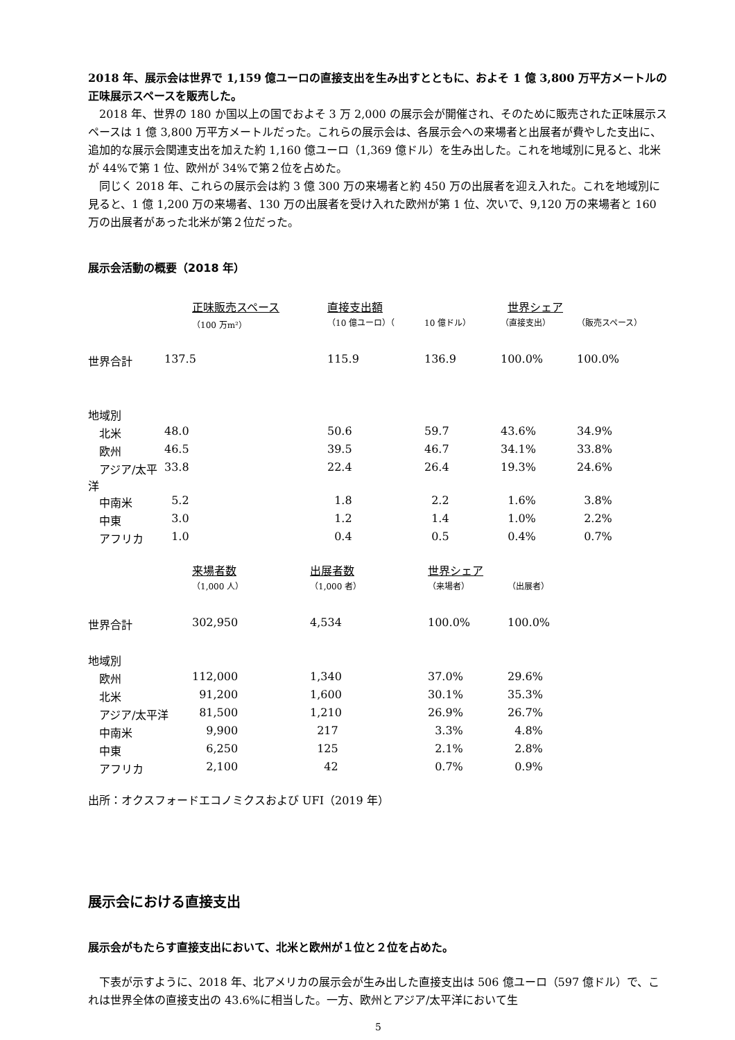2018 年、展示会は世界で 1,159 億ユーロの直接支出を生み出すとともに、およそ 1 億 3,800 万平方メートルの正味展示スペースを販売した。
　2018 年、世界の 180 か国以上の国でおよそ 3 万 2,000 の展示会が開催され、そのために販売された正味展示スペースは 1 億 3,800 万平方メートルだった。これらの展示会は、各展示会への来場者と出展者が費やした支出に、追加的な展示会関連支出を加えた約 1,160 億ユーロ（1,369 億ドル）を生み出した。これを地域別に見ると、北米が 44%で第 1 位、欧州が 34%で第２位を占めた。
　同じく 2018 年、これらの展示会は約 3 億 300 万の来場者と約 450 万の出展者を迎え入れた。これを地域別に見ると、1 億 1,200 万の来場者、130 万の出展者を受け入れた欧州が第 1 位、次いで、9,120 万の来場者と 160 万の出展者があった北米が第２位だった。
展示会活動の概要（2018 年）
| | 正味販売スペース | 直接支出額 | | 世界シェア | |
| --- | --- | --- | --- | --- | --- |
| | （100 万m²） | （10 億ユーロ）（ | 10 億ドル） | （直接支出） | （販売スペース） |
| 世界合計 | 137.5 | 115.9 | 136.9 | 100.0% | 100.0% |
| 地域別 | | | | | |
| 北米 | 48.0 | 50.6 | 59.7 | 43.6% | 34.9% |
| 欧州 | 46.5 | 39.5 | 46.7 | 34.1% | 33.8% |
| アジア/太平洋 | 33.8 | 22.4 | 26.4 | 19.3% | 24.6% |
| 中南米 | 5.2 | 1.8 | 2.2 | 1.6% | 3.8% |
| 中東 | 3.0 | 1.2 | 1.4 | 1.0% | 2.2% |
| アフリカ | 1.0 | 0.4 | 0.5 | 0.4% | 0.7% |
| | 来場者数 | 出展者数 | 世界シェア | |
| --- | --- | --- | --- | --- |
| | （1,000 人） | （1,000 者） | （来場者） | （出展者） |
| 世界合計 | 302,950 | 4,534 | 100.0% | 100.0% |
| 地域別 | | | | |
| 欧州 | 112,000 | 1,340 | 37.0% | 29.6% |
| 北米 | 91,200 | 1,600 | 30.1% | 35.3% |
| アジア/太平洋 | 81,500 | 1,210 | 26.9% | 26.7% |
| 中南米 | 9,900 | 217 | 3.3% | 4.8% |
| 中東 | 6,250 | 125 | 2.1% | 2.8% |
| アフリカ | 2,100 | 42 | 0.7% | 0.9% |
出所：オクスフォードエコノミクスおよび UFI（2019 年）
展示会における直接支出
展示会がもたらす直接支出において、北米と欧州が１位と２位を占めた。
　下表が示すように、2018 年、北アメリカの展示会が生み出した直接支出は 506 億ユーロ（597 億ドル）で、これは世界全体の直接支出の 43.6%に相当した。一方、欧州とアジア/太平洋において生
5